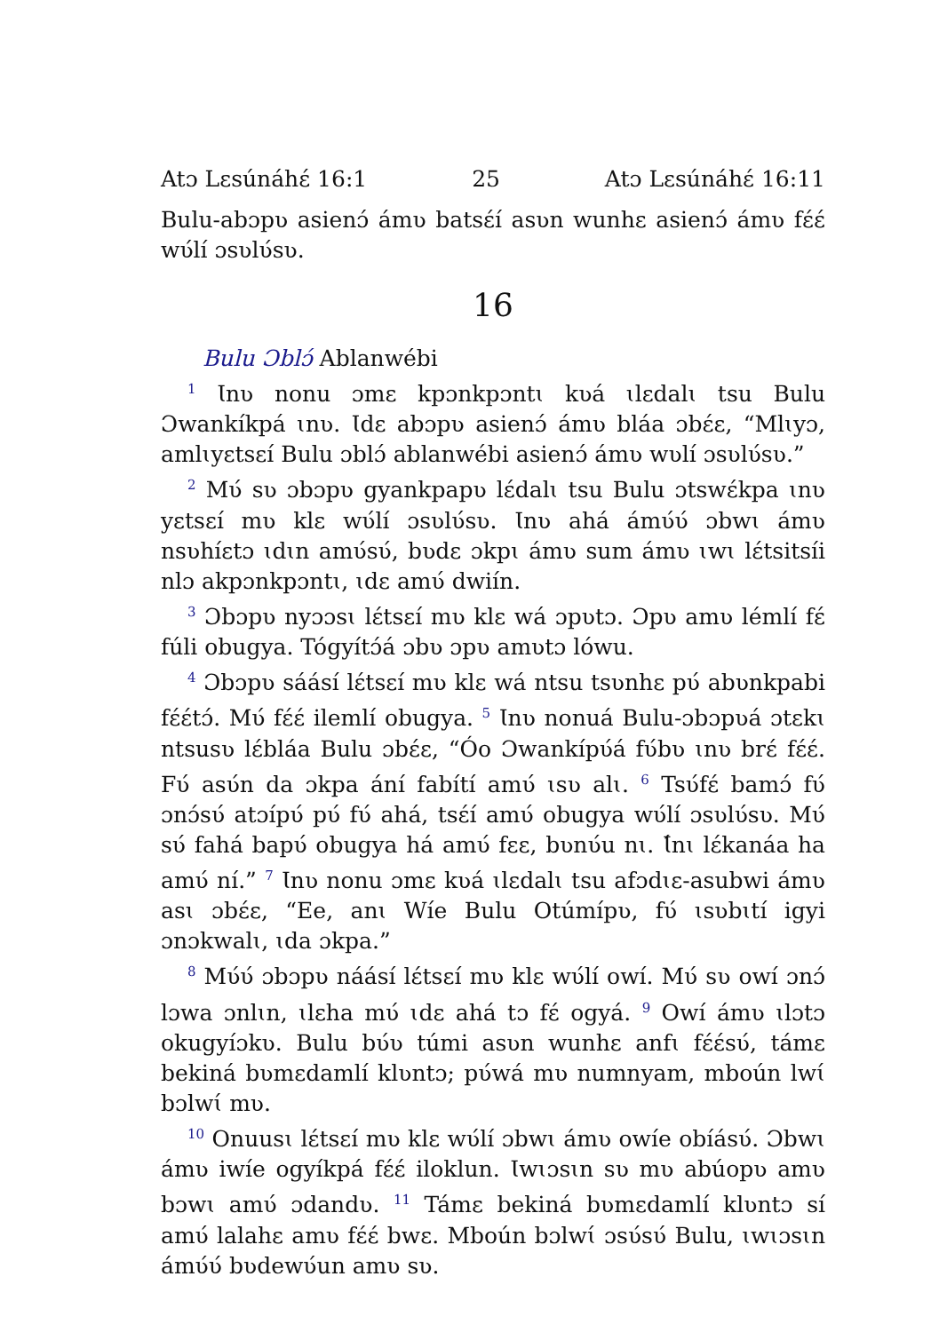Atɔ Lɛsúnáhɛ́ 16:1 25 Atɔ Lɛsúnáhɛ́ 16:11
Bulu-abɔpʋ asienɔ́ ámʋ batsɛ́í asʋn wunhɛ asienɔ́ ámʋ fɛ́ɛ́ wʋ́lí ɔsʋlʋ́sʋ.
16
Bulu Ɔblɔ́ Ablanwébi
<sup>1</sup> Ɩnʋ nonu ɔmɛ kpɔnkpɔntɩ kʋá ɩlɛdalɩ tsu Bulu Ɔwankíkpá ɩnʋ. Ɩdɛ abɔpʋ asienɔ́ ámʋ bláa ɔbɛ́ɛ, “Mlɩyɔ, amlɩyɛtsɛí Bulu ɔblɔ́ ablanwébi asienɔ́ ámʋ wʋlí ɔsʋlʋ́sʋ.”
<sup>2</sup> Mʋ́ sʋ ɔbɔpʋ gyankpapʋ lɛ́dalɩ tsu Bulu ɔtswɛ́kpa ɩnʋ yɛtsɛí mʋ klɛ wʋ́lí ɔsʋlʋ́sʋ. Ɩnʋ ahá ámʋ́ʋ́ ɔbwɩ ámʋ nsʋhíɛtɔ ɩdɩn amʋ́sʋ́, bʋdɛ ɔkpɩ ámʋ sum ámʋ ɩwɩ lɛ́tsitsíi nlɔ akpɔnkpɔntɩ, ɩdɛ amʋ́ dwiín.
<sup>3</sup> Ɔbɔpʋ nyɔɔsɩ lɛ́tsɛí mʋ klɛ wá ɔpʋtɔ. Ɔpʋ amʋ lémlí fɛ́ fúli obugya. Tógyítɔ́á ɔbʋ ɔpʋ amʋtɔ lówu.
<sup>4</sup> Ɔbɔpʋ sáásí lɛ́tsɛí mʋ klɛ wá ntsu tsʋnhɛ pʋ́ abʋnkpabi fɛ́ɛ́tɔ́. Mʋ́ fɛ́ɛ́ ilemlí obugya. <sup>5</sup> Ɩnʋ nonuá Bulu-ɔbɔpʋá ɔtɛkɩ ntsusʋ lɛ́bláa Bulu ɔbɛ́ɛ, “Óo Ɔwankípʋ́á fʋ́bʋ ɩnʋ brɛ́ fɛ́ɛ́. Fʋ́ asʋ́n da ɔkpa ání fabítí amʋ́ ɩsʋ alɩ. <sup>6</sup> Tsʋ́fɛ́ bamɔ́ fʋ́ ɔnɔ́sʋ́ atɔípʋ́ pʋ́ fʋ́ ahá, tsɛ́í amʋ́ obugya wʋ́lí ɔsʋlʋ́sʋ. Mʋ́ sʋ́ fahá bapʋ́ obugya há amʋ́ fɛɛ, bʋnʋ́u nɩ. Ɩ́nɩ lɛ́kanáa ha amʋ́ ní.” <sup>7</sup> Ɩnʋ nonu ɔmɛ kʋá ɩlɛdalɩ tsu afɔdɩɛ-asubwi ámʋ asɩ ɔbɛ́ɛ, “Ee, anɩ Wíe Bulu Otúmípʋ, fʋ́ ɩsʋbɩtí igyi ɔnɔkwalɩ, ɩda ɔkpa.”
<sup>8</sup> Mʋ́ʋ́ ɔbɔpʋ náásí lɛ́tsɛí mʋ klɛ wʋ́lí owí. Mʋ́ sʋ owí ɔnɔ́ lɔwa ɔnlɩn, ɩlɛha mʋ́ ɩdɛ ahá tɔ fɛ́ ogyá. <sup>9</sup> Owí ámʋ ɩlɔtɔ okugyíɔkʋ. Bulu bʋ́ʋ túmi asʋn wunhɛ anfɩ fɛ́ɛ́sʋ́, támɛ bekiná bʋmɛdamlí klʋntɔ; pʋ́wá mʋ numnyam, mboún lwɩ́ bɔlwɩ́ mʋ.
<sup>10</sup> Onuusɩ lɛ́tsɛí mʋ klɛ wʋ́lí ɔbwɩ ámʋ owíe obíásʋ́. Ɔbwɩ ámʋ iwíe ogyíkpá fɛ́ɛ́ iloklun. Ɩwɩɔsɩn sʋ mʋ abúopʋ amʋ bɔwɩ amʋ́ ɔdandʋ. <sup>11</sup> Támɛ bekiná bʋmɛdamlí klʋntɔ sí amʋ́ lalahɛ amʋ fɛ́ɛ́ bwɛ. Mboún bɔlwɩ́ ɔsʋ́sʋ́ Bulu, ɩwɩɔsɩn ámʋ́ʋ́ bʋdewʋ́un amʋ sʋ.